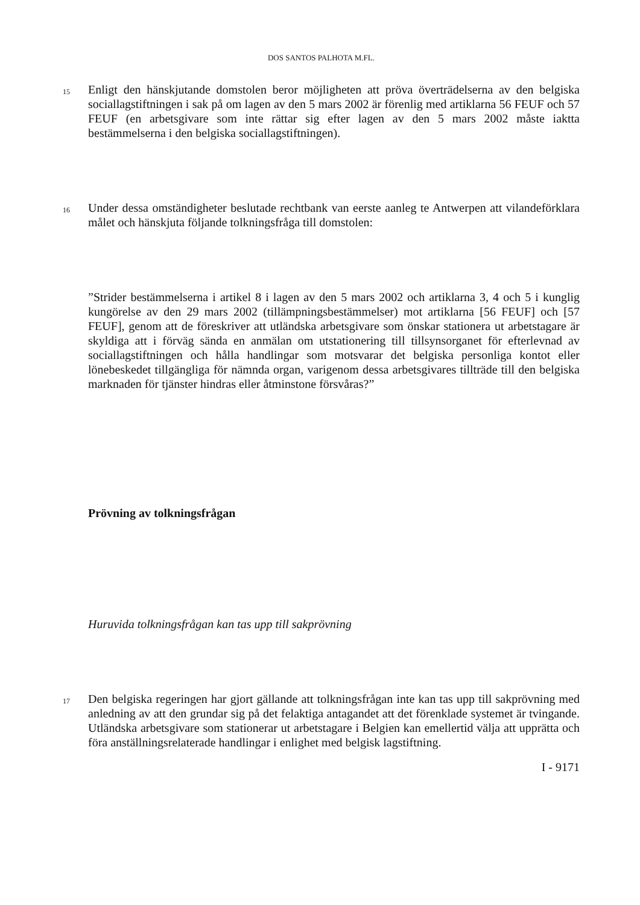DOS SANTOS PALHOTA M.FL.
15
Enligt den hänskjutande domstolen beror möjligheten att pröva överträdelserna av den belgiska sociallagstiftningen i sak på om lagen av den 5 mars 2002 är förenlig med artiklarna 56 FEUF och 57 FEUF (en arbetsgivare som inte rättar sig efter lagen av den 5 mars 2002 måste iaktta bestämmelserna i den belgiska sociallagstiftningen).
16
Under dessa omständigheter beslutade rechtbank van eerste aanleg te Antwerpen att vilandeförklara målet och hänskjuta följande tolkningsfråga till domstolen:
”Strider bestämmelserna i artikel 8 i lagen av den 5 mars 2002 och artiklarna 3, 4 och 5 i kunglig kungörelse av den 29 mars 2002 (tillämpningsbestämmelser) mot artiklarna [56 FEUF] och [57 FEUF], genom att de föreskriver att utländska arbetsgivare som önskar stationera ut arbetstagare är skyldiga att i förväg sända en anmälan om utstationering till tillsynsorganet för efterlevnad av sociallagstiftningen och hålla handlingar som motsvarar det belgiska personliga kontot eller lönebeskedet tillgängliga för nämnda organ, varigenom dessa arbetsgivares tillträde till den belgiska marknaden för tjänster hindras eller åtminstone försvåras?”
Prövning av tolkningsfrågan
Huruvida tolkningsfrågan kan tas upp till sakprövning
17
Den belgiska regeringen har gjort gällande att tolkningsfrågan inte kan tas upp till sakprövning med anledning av att den grundar sig på det felaktiga antagandet att det förenklade systemet är tvingande. Utländska arbetsgivare som stationerar ut arbetstagare i Belgien kan emellertid välja att upprätta och föra anställningsrelaterade handlingar i enlighet med belgisk lagstiftning.
I - 9171